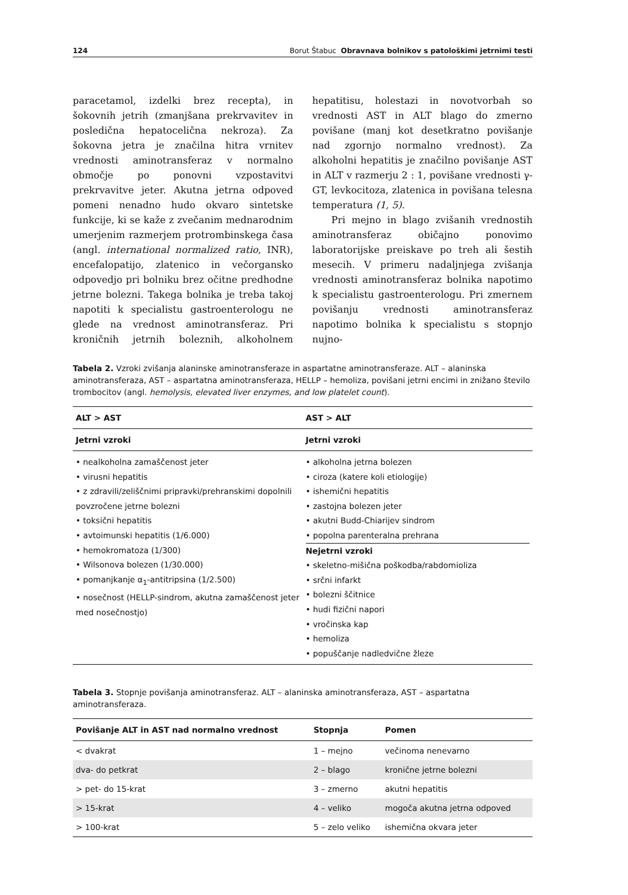124 Borut Štabuc Obravnava bolnikov s patološkimi jetrnimi testi
paracetamol, izdelki brez recepta), in šokovnih jetrih (zmanjšana prekrvavitev in posledična hepatocelična nekroza). Za šokovna jetra je značilna hitra vrnitev vrednosti aminotransferaz v normalno območje po ponovni vzpostavitvi prekrvavitve jeter. Akutna jetrna odpoved pomeni nenadno hudo okvaro sintetske funkcije, ki se kaže z zvečanim mednarodnim umerjenim razmerjem protrombinskega časa (angl. international normalized ratio, INR), encefalopatijo, zlatenico in večorgansko odpovedjo pri bolniku brez očitne predhodne jetrne bolezni. Takega bolnika je treba takoj napotiti k specialistu gastroenterologu ne glede na vrednost aminotransferaz. Pri kroničnih jetrnih boleznih, alkoholnem hepatitisu, holestazi in novotvorbah so vrednosti AST in ALT blago do zmerno povišane (manj kot desetkratno povišanje nad zgornjo normalno vrednost). Za alkoholni hepatitis je značilno povišanje AST in ALT v razmerju 2 : 1, povišane vrednosti γ-GT, levkocitoza, zlatenica in povišana telesna temperatura (1, 5).
Pri mejno in blago zvišanih vrednostih aminotransferaz običajno ponovimo laboratorijske preiskave po treh ali šestih mesecih. V primeru nadaljnjega zvišanja vrednosti aminotransferaz bolnika napotimo k specialistu gastroenterologu. Pri zmernem povišanju vrednosti aminotransferaz napotimo bolnika k specialistu s stopnjo nujno-
Tabela 2. Vzroki zvišanja alaninske aminotransferaze in aspartatne aminotransferaze. ALT – alaninska aminotransferaza, AST – aspartatna aminotransferaza, HELLP – hemoliza, povišani jetrni encimi in znižano število trombocitov (angl. hemolysis, elevated liver enzymes, and low platelet count).
| ALT > AST | AST > ALT |
| --- | --- |
| Jetrni vzroki | Jetrni vzroki |
| • nealkoholna zamaščenost jeter • virusni hepatitis • z zdravili/zeliščnimi pripravki/prehranskimi dopolnili povzročene jetrne bolezni • toksični hepatitis • avtoimunski hepatitis (1/6.000) • hemokromatoza (1/300) • Wilsonova bolezen (1/30.000) • pomanjkanje α<sub>1</sub>-antitripsina (1/2.500) • nosečnost (HELLP-sindrom, akutna zamaščenost jeter med nosečnostjo) | • alkoholna jetrna bolezen • ciroza (katere koli etiologije) • ishemični hepatitis • zastojna bolezen jeter • akutni Budd-Chiarijev sindrom • popolna parenteralna prehrana Nejetrni vzroki • skeletno-mišična poškodba/rabdomioliza • srčni infarkt • bolezni ščitnice • hudi fizični napori • vročinska kap • hemoliza • popuščanje nadledvične žleze |
Tabela 3. Stopnje povišanja aminotransferaz. ALT – alaninska aminotransferaza, AST – aspartatna aminotransferaza.
| Povišanje ALT in AST nad normalno vrednost | Stopnja | Pomen |
| --- | --- | --- |
| < dvakrat | 1 – mejno | večinoma nenevarno |
| dva- do petkrat | 2 – blago | kronične jetrne bolezni |
| > pet- do 15-krat | 3 – zmerno | akutni hepatitis |
| > 15-krat | 4 – veliko | mogoča akutna jetrna odpoved |
| > 100-krat | 5 – zelo veliko | ishemična okvara jeter |